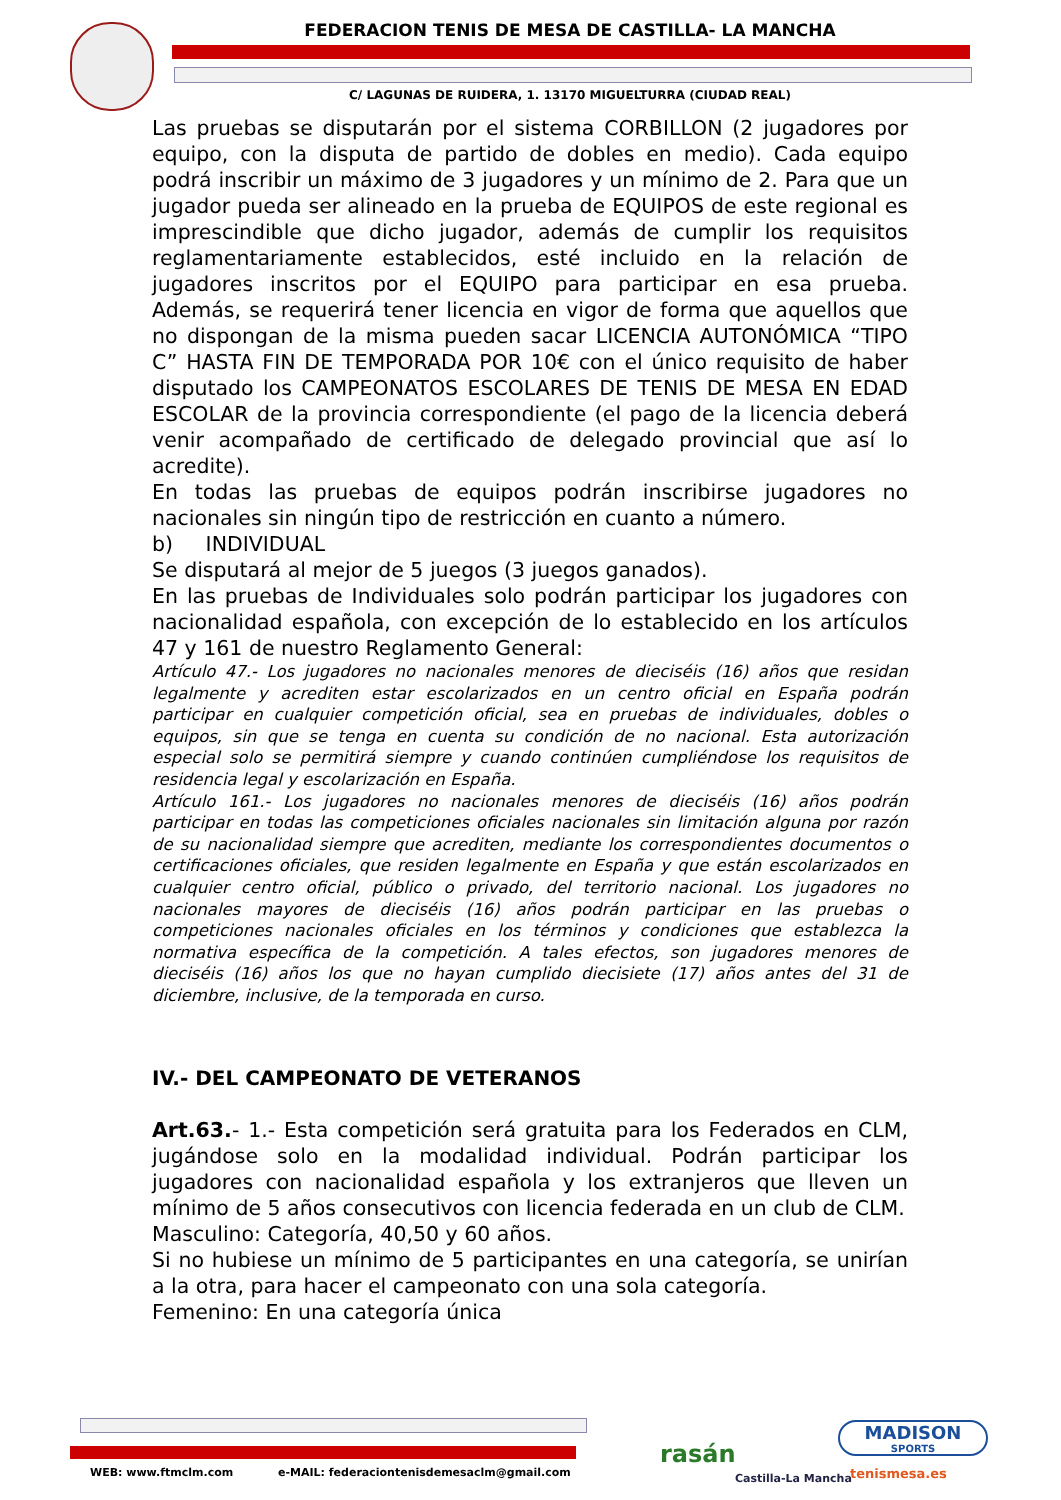FEDERACION TENIS DE MESA DE CASTILLA- LA MANCHA
C/ LAGUNAS DE RUIDERA, 1. 13170 MIGUELTURRA (CIUDAD REAL)
Las pruebas se disputarán por el sistema CORBILLON (2 jugadores por equipo, con la disputa de partido de dobles en medio). Cada equipo podrá inscribir un máximo de 3 jugadores y un mínimo de 2. Para que un jugador pueda ser alineado en la prueba de EQUIPOS de este regional es imprescindible que dicho jugador, además de cumplir los requisitos reglamentariamente establecidos, esté incluido en la relación de jugadores inscritos por el EQUIPO para participar en esa prueba. Además, se requerirá tener licencia en vigor de forma que aquellos que no dispongan de la misma pueden sacar LICENCIA AUTONÓMICA “TIPO C” HASTA FIN DE TEMPORADA POR 10€ con el único requisito de haber disputado los CAMPEONATOS ESCOLARES DE TENIS DE MESA EN EDAD ESCOLAR de la provincia correspondiente (el pago de la licencia deberá venir acompañado de certificado de delegado provincial que así lo acredite).
En todas las pruebas de equipos podrán inscribirse jugadores no nacionales sin ningún tipo de restricción en cuanto a número.
b) INDIVIDUAL
Se disputará al mejor de 5 juegos (3 juegos ganados).
En las pruebas de Individuales solo podrán participar los jugadores con nacionalidad española, con excepción de lo establecido en los artículos 47 y 161 de nuestro Reglamento General:
Artículo 47.- Los jugadores no nacionales menores de dieciséis (16) años que residan legalmente y acrediten estar escolarizados en un centro oficial en España podrán participar en cualquier competición oficial, sea en pruebas de individuales, dobles o equipos, sin que se tenga en cuenta su condición de no nacional. Esta autorización especial solo se permitirá siempre y cuando continúen cumpliéndose los requisitos de residencia legal y escolarización en España.
Artículo 161.- Los jugadores no nacionales menores de dieciséis (16) años podrán participar en todas las competiciones oficiales nacionales sin limitación alguna por razón de su nacionalidad siempre que acrediten, mediante los correspondientes documentos o certificaciones oficiales, que residen legalmente en España y que están escolarizados en cualquier centro oficial, público o privado, del territorio nacional. Los jugadores no nacionales mayores de dieciséis (16) años podrán participar en las pruebas o competiciones nacionales oficiales en los términos y condiciones que establezca la normativa específica de la competición. A tales efectos, son jugadores menores de dieciséis (16) años los que no hayan cumplido diecisiete (17) años antes del 31 de diciembre, inclusive, de la temporada en curso.
IV.- DEL CAMPEONATO DE VETERANOS
Art.63.- 1.- Esta competición será gratuita para los Federados en CLM, jugándose solo en la modalidad individual. Podrán participar los jugadores con nacionalidad española y los extranjeros que lleven un mínimo de 5 años consecutivos con licencia federada en un club de CLM.
Masculino: Categoría, 40,50 y 60 años.
Si no hubiese un mínimo de 5 participantes en una categoría, se unirían a la otra, para hacer el campeonato con una sola categoría.
Femenino: En una categoría única
WEB: www.ftmclm.com
e-MAIL: federaciontenisdemesaclm@gmail.com
rasán
Castilla-La Mancha
MADISON
SPORTS
tenismesa.es